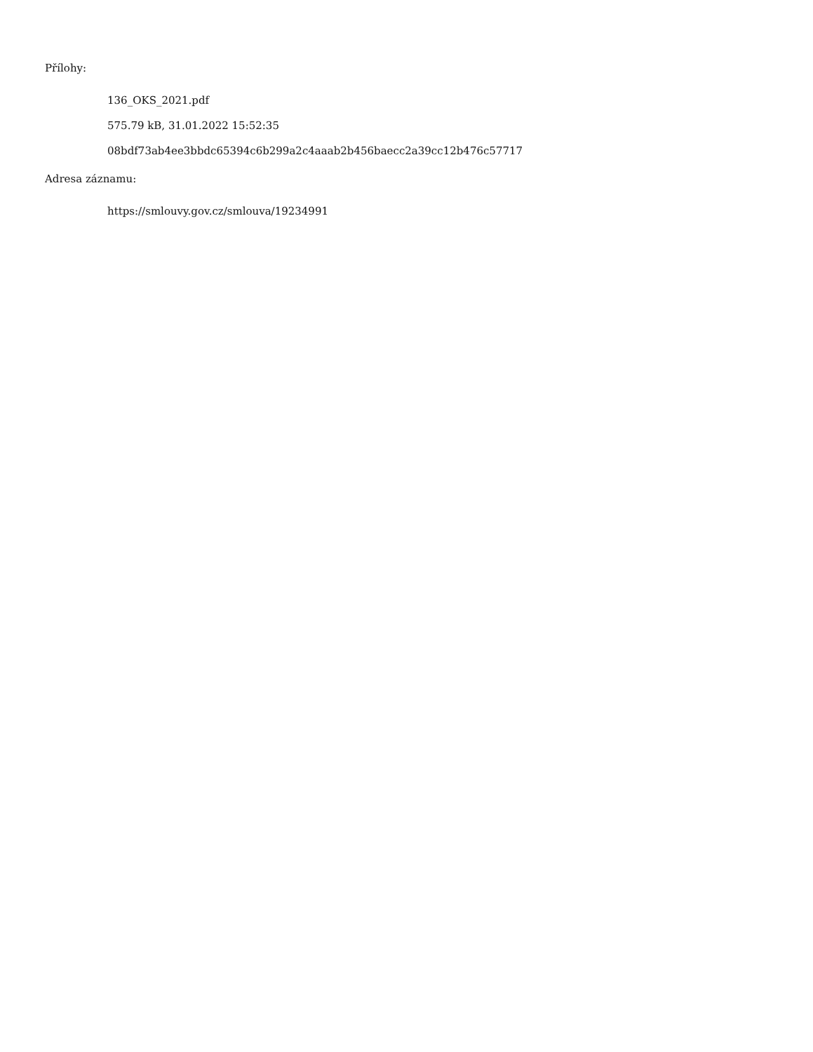Přílohy:
136_OKS_2021.pdf
575.79 kB, 31.01.2022 15:52:35
08bdf73ab4ee3bbdc65394c6b299a2c4aaab2b456baecc2a39cc12b476c57717
Adresa záznamu:
https://smlouvy.gov.cz/smlouva/19234991